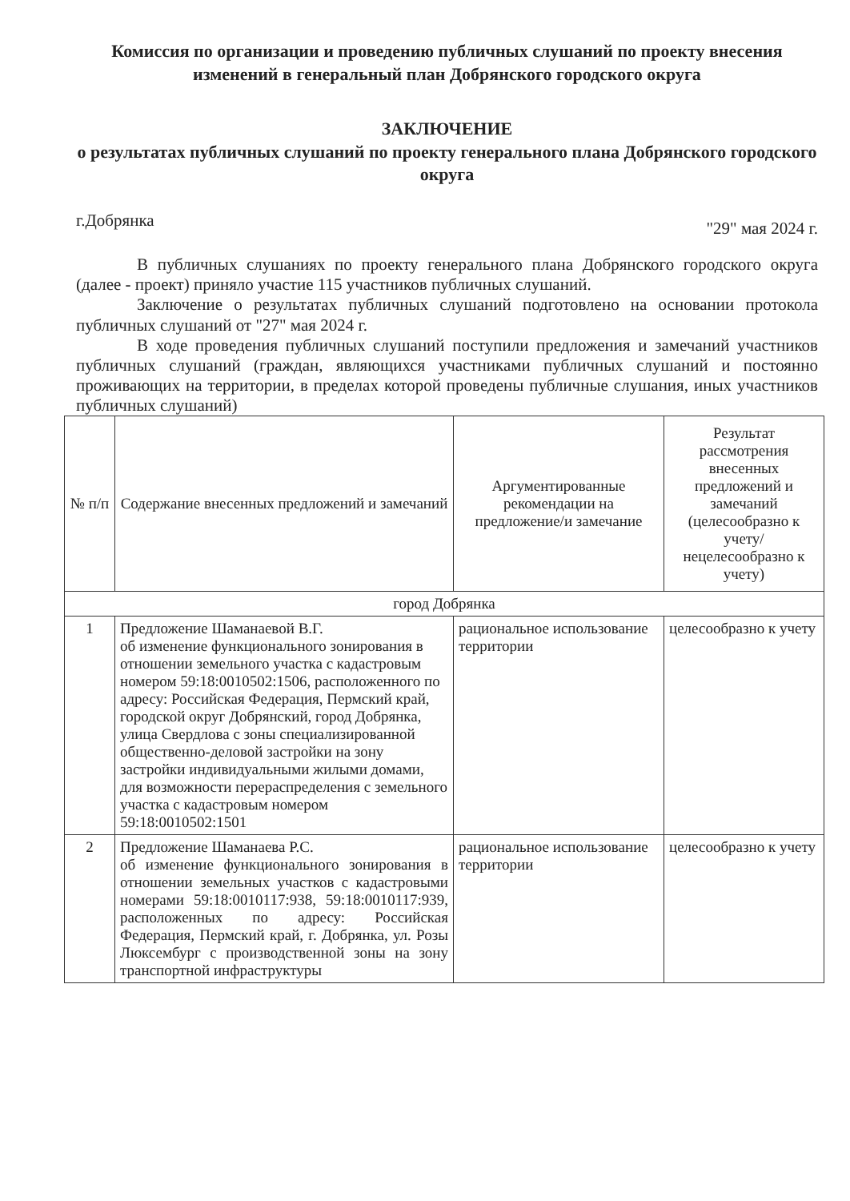Комиссия по организации и проведению публичных слушаний по проекту внесения изменений в генеральный план Добрянского городского округа
ЗАКЛЮЧЕНИЕ
о результатах публичных слушаний по проекту генерального плана Добрянского городского округа
г.Добрянка "29" мая 2024 г.
В публичных слушаниях по проекту генерального плана Добрянского городского округа (далее - проект) приняло участие 115 участников публичных слушаний.
Заключение о результатах публичных слушаний подготовлено на основании протокола публичных слушаний от "27" мая 2024 г.
В ходе проведения публичных слушаний поступили предложения и замечаний участников публичных слушаний (граждан, являющихся участниками публичных слушаний и постоянно проживающих на территории, в пределах которой проведены публичные слушания, иных участников публичных слушаний)
| № п/п | Содержание внесенных предложений и замечаний | Аргументированные рекомендации на предложение/и замечание | Результат рассмотрения внесенных предложений и замечаний (целесообразно к учету/ нецелесообразно к учету) |
| --- | --- | --- | --- |
| город Добрянка | | | |
| 1 | Предложение Шаманаевой В.Г. об изменение функционального зонирования в отношении земельного участка с кадастровым номером 59:18:0010502:1506, расположенного по адресу: Российская Федерация, Пермский край, городской округ Добрянский, город Добрянка, улица Свердлова с зоны специализированной общественно-деловой застройки на зону застройки индивидуальными жилыми домами, для возможности перераспределения с земельного участка с кадастровым номером 59:18:0010502:1501 | рациональное использование территории | целесообразно к учету |
| 2 | Предложение Шаманаева Р.С. об изменение функционального зонирования в отношении земельных участков с кадастровыми номерами 59:18:0010117:938, 59:18:0010117:939, расположенных по адресу: Российская Федерация, Пермский край, г. Добрянка, ул. Розы Люксембург с производственной зоны на зону транспортной инфраструктуры | рациональное использование территории | целесообразно к учету |